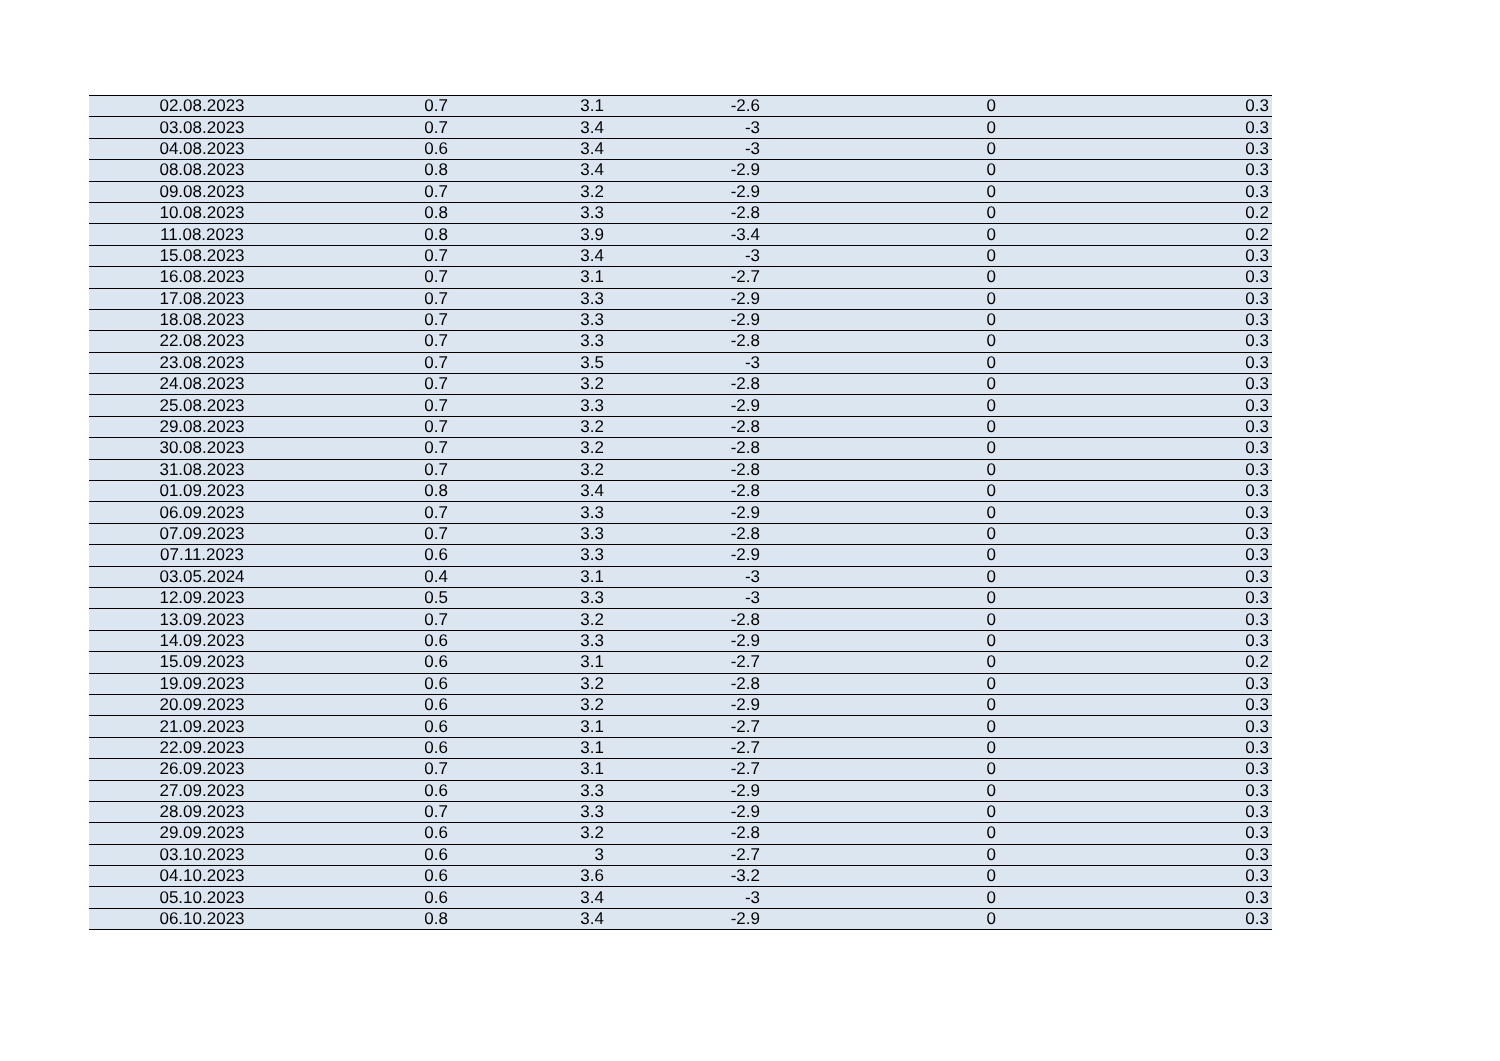| 02.08.2023 | 0.7 | 3.1 | -2.6 | 0 | 0.3 |
| 03.08.2023 | 0.7 | 3.4 | -3 | 0 | 0.3 |
| 04.08.2023 | 0.6 | 3.4 | -3 | 0 | 0.3 |
| 08.08.2023 | 0.8 | 3.4 | -2.9 | 0 | 0.3 |
| 09.08.2023 | 0.7 | 3.2 | -2.9 | 0 | 0.3 |
| 10.08.2023 | 0.8 | 3.3 | -2.8 | 0 | 0.2 |
| 11.08.2023 | 0.8 | 3.9 | -3.4 | 0 | 0.2 |
| 15.08.2023 | 0.7 | 3.4 | -3 | 0 | 0.3 |
| 16.08.2023 | 0.7 | 3.1 | -2.7 | 0 | 0.3 |
| 17.08.2023 | 0.7 | 3.3 | -2.9 | 0 | 0.3 |
| 18.08.2023 | 0.7 | 3.3 | -2.9 | 0 | 0.3 |
| 22.08.2023 | 0.7 | 3.3 | -2.8 | 0 | 0.3 |
| 23.08.2023 | 0.7 | 3.5 | -3 | 0 | 0.3 |
| 24.08.2023 | 0.7 | 3.2 | -2.8 | 0 | 0.3 |
| 25.08.2023 | 0.7 | 3.3 | -2.9 | 0 | 0.3 |
| 29.08.2023 | 0.7 | 3.2 | -2.8 | 0 | 0.3 |
| 30.08.2023 | 0.7 | 3.2 | -2.8 | 0 | 0.3 |
| 31.08.2023 | 0.7 | 3.2 | -2.8 | 0 | 0.3 |
| 01.09.2023 | 0.8 | 3.4 | -2.8 | 0 | 0.3 |
| 06.09.2023 | 0.7 | 3.3 | -2.9 | 0 | 0.3 |
| 07.09.2023 | 0.7 | 3.3 | -2.8 | 0 | 0.3 |
| 07.11.2023 | 0.6 | 3.3 | -2.9 | 0 | 0.3 |
| 03.05.2024 | 0.4 | 3.1 | -3 | 0 | 0.3 |
| 12.09.2023 | 0.5 | 3.3 | -3 | 0 | 0.3 |
| 13.09.2023 | 0.7 | 3.2 | -2.8 | 0 | 0.3 |
| 14.09.2023 | 0.6 | 3.3 | -2.9 | 0 | 0.3 |
| 15.09.2023 | 0.6 | 3.1 | -2.7 | 0 | 0.2 |
| 19.09.2023 | 0.6 | 3.2 | -2.8 | 0 | 0.3 |
| 20.09.2023 | 0.6 | 3.2 | -2.9 | 0 | 0.3 |
| 21.09.2023 | 0.6 | 3.1 | -2.7 | 0 | 0.3 |
| 22.09.2023 | 0.6 | 3.1 | -2.7 | 0 | 0.3 |
| 26.09.2023 | 0.7 | 3.1 | -2.7 | 0 | 0.3 |
| 27.09.2023 | 0.6 | 3.3 | -2.9 | 0 | 0.3 |
| 28.09.2023 | 0.7 | 3.3 | -2.9 | 0 | 0.3 |
| 29.09.2023 | 0.6 | 3.2 | -2.8 | 0 | 0.3 |
| 03.10.2023 | 0.6 | 3 | -2.7 | 0 | 0.3 |
| 04.10.2023 | 0.6 | 3.6 | -3.2 | 0 | 0.3 |
| 05.10.2023 | 0.6 | 3.4 | -3 | 0 | 0.3 |
| 06.10.2023 | 0.8 | 3.4 | -2.9 | 0 | 0.3 |